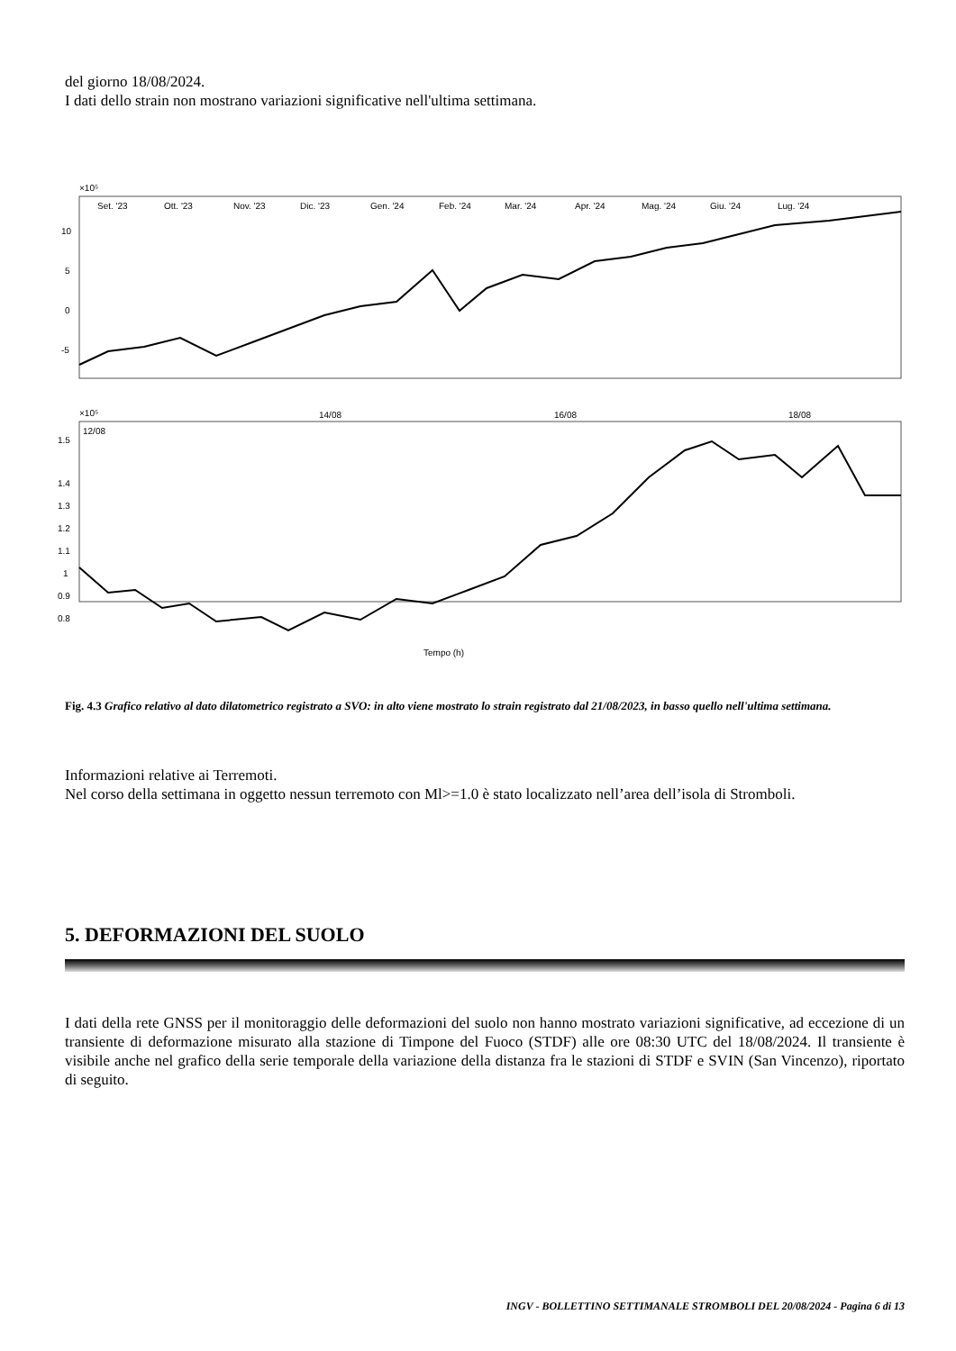del giorno 18/08/2024.
I dati dello strain non mostrano variazioni significative nell'ultima settimana.
×10⁵
Set. '23
Ott. '23
Nov. '23
Dic. '23
Gen. '24
Feb. '24
Mar. '24
Apr. '24
Mag. '24
Giu. '24
Lug. '24
10
5
0
-5
×10⁵
12/08
14/08
16/08
18/08
1.5
1.4
1.3
1.2
1.1
1
0.9
0.8
Tempo (h)
Fig. 4.3 Grafico relativo al dato dilatometrico registrato a SVO: in alto viene mostrato lo strain registrato dal 21/08/2023, in basso quello nell'ultima settimana.
Informazioni relative ai Terremoti.
Nel corso della settimana in oggetto nessun terremoto con Ml>=1.0 è stato localizzato nell’area dell’isola di Stromboli.
5. DEFORMAZIONI DEL SUOLO
I dati della rete GNSS per il monitoraggio delle deformazioni del suolo non hanno mostrato variazioni significative, ad eccezione di un transiente di deformazione misurato alla stazione di Timpone del Fuoco (STDF) alle ore 08:30 UTC del 18/08/2024. Il transiente è visibile anche nel grafico della serie temporale della variazione della distanza fra le stazioni di STDF e SVIN (San Vincenzo), riportato di seguito.
INGV - BOLLETTINO SETTIMANALE STROMBOLI DEL 20/08/2024 - Pagina 6 di 13